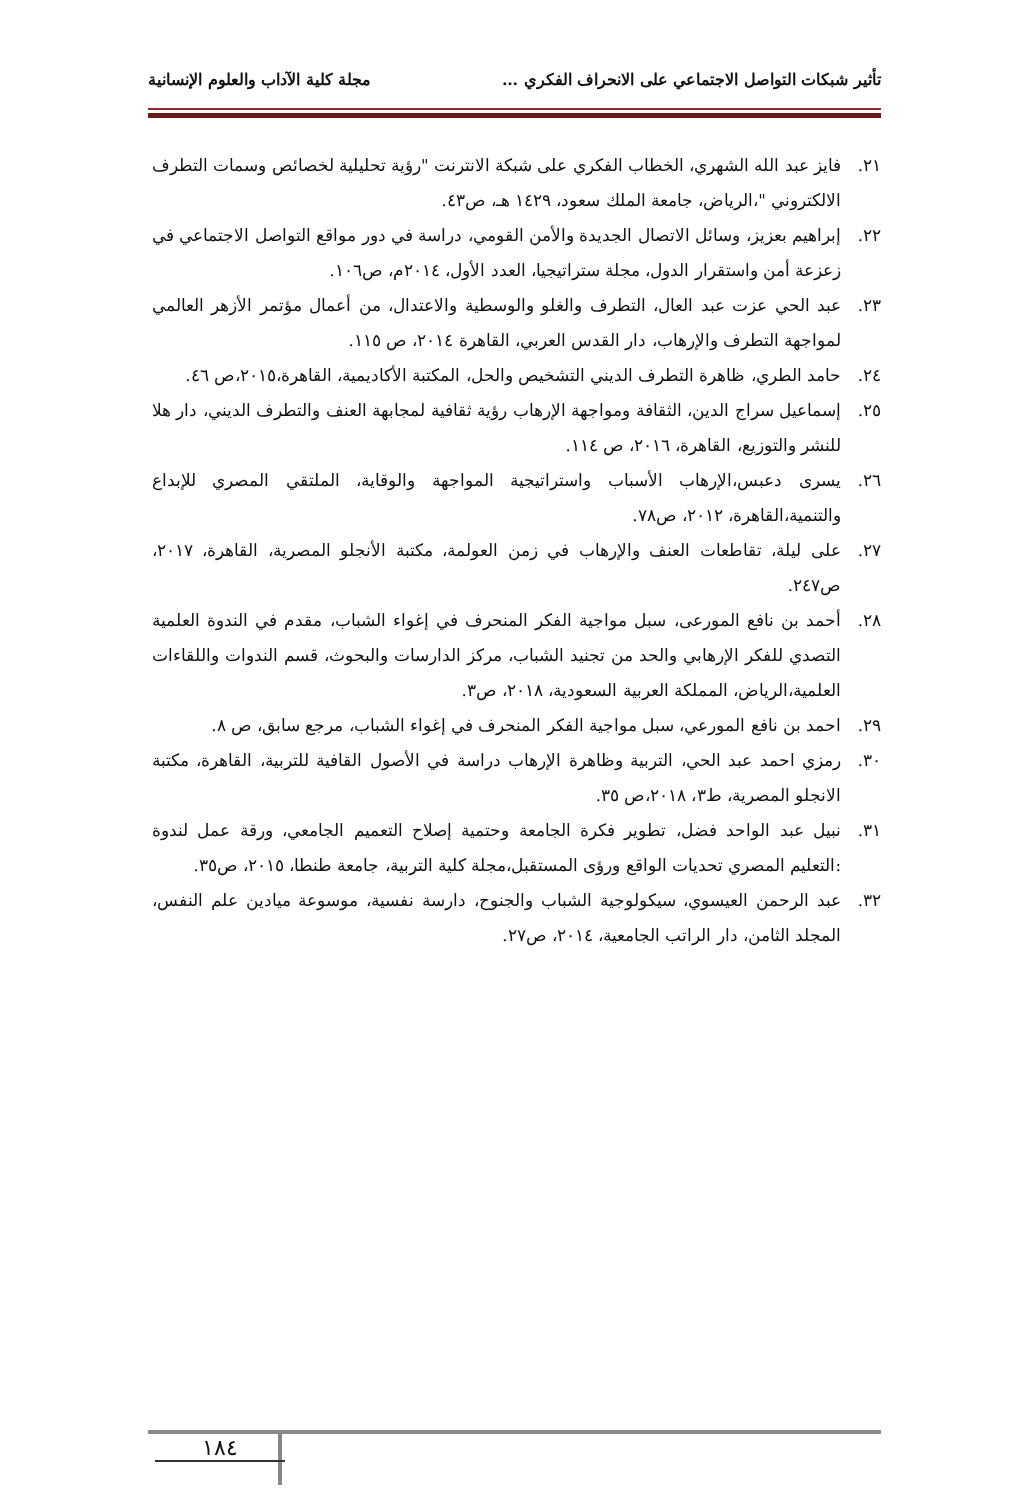تأثير شبكات التواصل الاجتماعي على الانحراف الفكري … مجلة كلية الآداب والعلوم الإنسانية
٢١. فايز عبد الله الشهري، الخطاب الفكري على شبكة الانترنت "رؤية تحليلية لخصائص وسمات التطرف الالكتروني "،الرياض، جامعة الملك سعود، ١٤٢٩ هـ، ص٤٣.
٢٢. إبراهيم بعزيز، وسائل الاتصال الجديدة والأمن القومي، دراسة في دور مواقع التواصل الاجتماعي في زعزعة أمن واستقرار الدول، مجلة ستراتيجيا، العدد الأول، ٢٠١٤م، ص١٠٦.
٢٣. عبد الحي عزت عبد العال، التطرف والغلو والوسطية والاعتدال، من أعمال مؤتمر الأزهر العالمي لمواجهة التطرف والإرهاب، دار القدس العربي، القاهرة ٢٠١٤، ص ١١٥.
٢٤. حامد الطري، ظاهرة التطرف الديني التشخيص والحل، المكتبة الأكاديمية، القاهرة،٢٠١٥،ص ٤٦.
٢٥. إسماعيل سراج الدين، الثقافة ومواجهة الإرهاب رؤية ثقافية لمجابهة العنف والتطرف الديني، دار هلا للنشر والتوزيع، القاهرة، ٢٠١٦، ص ١١٤.
٢٦. يسرى دعبس،الإرهاب الأسباب واستراتيجية المواجهة والوقاية، الملتقي المصري للإبداع والتنمية،القاهرة، ٢٠١٢، ص٧٨.
٢٧. على ليلة، تقاطعات العنف والإرهاب في زمن العولمة، مكتبة الأنجلو المصرية، القاهرة، ٢٠١٧، ص٢٤٧.
٢٨. أحمد بن نافع المورعى، سبل مواجية الفكر المنحرف في إغواء الشباب، مقدم في الندوة العلمية التصدي للفكر الإرهابي والحد من تجنيد الشباب، مركز الدارسات والبحوث، قسم الندوات واللقاءات العلمية،الرياض، المملكة العربية السعودية، ٢٠١٨، ص٣.
٢٩. احمد بن نافع المورعي، سبل مواجية الفكر المنحرف في إغواء الشباب، مرجع سابق، ص ٨.
٣٠. رمزي احمد عبد الحي، التربية وظاهرة الإرهاب دراسة في الأصول القافية للتربية، القاهرة، مكتبة الانجلو المصرية، ط٣، ٢٠١٨،ص ٣٥.
٣١. نبيل عبد الواحد فضل، تطوير فكرة الجامعة وحتمية إصلاح التعميم الجامعي، ورقة عمل لندوة :التعليم المصري تحديات الواقع ورؤى المستقبل،مجلة كلية التربية، جامعة طنطا، ٢٠١٥، ص٣٥.
٣٢. عبد الرحمن العيسوي، سيكولوجية الشباب والجنوح، دارسة نفسية، موسوعة ميادين علم النفس، المجلد الثامن، دار الراتب الجامعية، ٢٠١٤، ص٢٧.
١٨٤